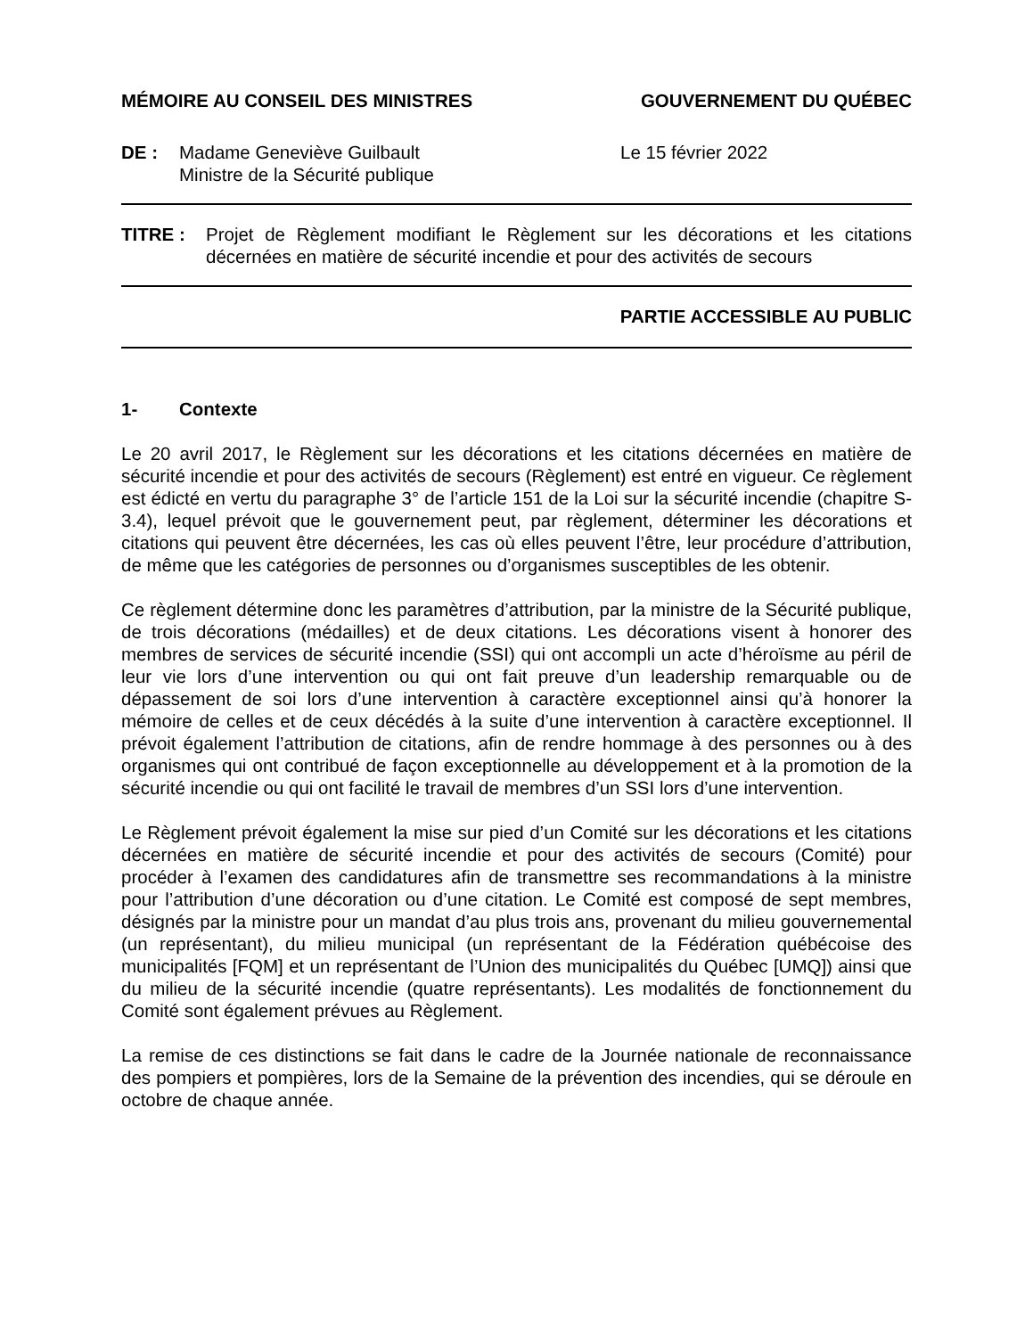MÉMOIRE AU CONSEIL DES MINISTRES GOUVERNEMENT DU QUÉBEC
DE : Madame Geneviève Guilbault
Ministre de la Sécurité publique
Le 15 février 2022
TITRE : Projet de Règlement modifiant le Règlement sur les décorations et les citations décernées en matière de sécurité incendie et pour des activités de secours
PARTIE ACCESSIBLE AU PUBLIC
1- Contexte
Le 20 avril 2017, le Règlement sur les décorations et les citations décernées en matière de sécurité incendie et pour des activités de secours (Règlement) est entré en vigueur. Ce règlement est édicté en vertu du paragraphe 3° de l’article 151 de la Loi sur la sécurité incendie (chapitre S-3.4), lequel prévoit que le gouvernement peut, par règlement, déterminer les décorations et citations qui peuvent être décernées, les cas où elles peuvent l’être, leur procédure d’attribution, de même que les catégories de personnes ou d’organismes susceptibles de les obtenir.
Ce règlement détermine donc les paramètres d’attribution, par la ministre de la Sécurité publique, de trois décorations (médailles) et de deux citations. Les décorations visent à honorer des membres de services de sécurité incendie (SSI) qui ont accompli un acte d’héroïsme au péril de leur vie lors d’une intervention ou qui ont fait preuve d’un leadership remarquable ou de dépassement de soi lors d’une intervention à caractère exceptionnel ainsi qu’à honorer la mémoire de celles et de ceux décédés à la suite d’une intervention à caractère exceptionnel. Il prévoit également l’attribution de citations, afin de rendre hommage à des personnes ou à des organismes qui ont contribué de façon exceptionnelle au développement et à la promotion de la sécurité incendie ou qui ont facilité le travail de membres d’un SSI lors d’une intervention.
Le Règlement prévoit également la mise sur pied d’un Comité sur les décorations et les citations décernées en matière de sécurité incendie et pour des activités de secours (Comité) pour procéder à l’examen des candidatures afin de transmettre ses recommandations à la ministre pour l’attribution d’une décoration ou d’une citation. Le Comité est composé de sept membres, désignés par la ministre pour un mandat d’au plus trois ans, provenant du milieu gouvernemental (un représentant), du milieu municipal (un représentant de la Fédération québécoise des municipalités [FQM] et un représentant de l’Union des municipalités du Québec [UMQ]) ainsi que du milieu de la sécurité incendie (quatre représentants). Les modalités de fonctionnement du Comité sont également prévues au Règlement.
La remise de ces distinctions se fait dans le cadre de la Journée nationale de reconnaissance des pompiers et pompières, lors de la Semaine de la prévention des incendies, qui se déroule en octobre de chaque année.